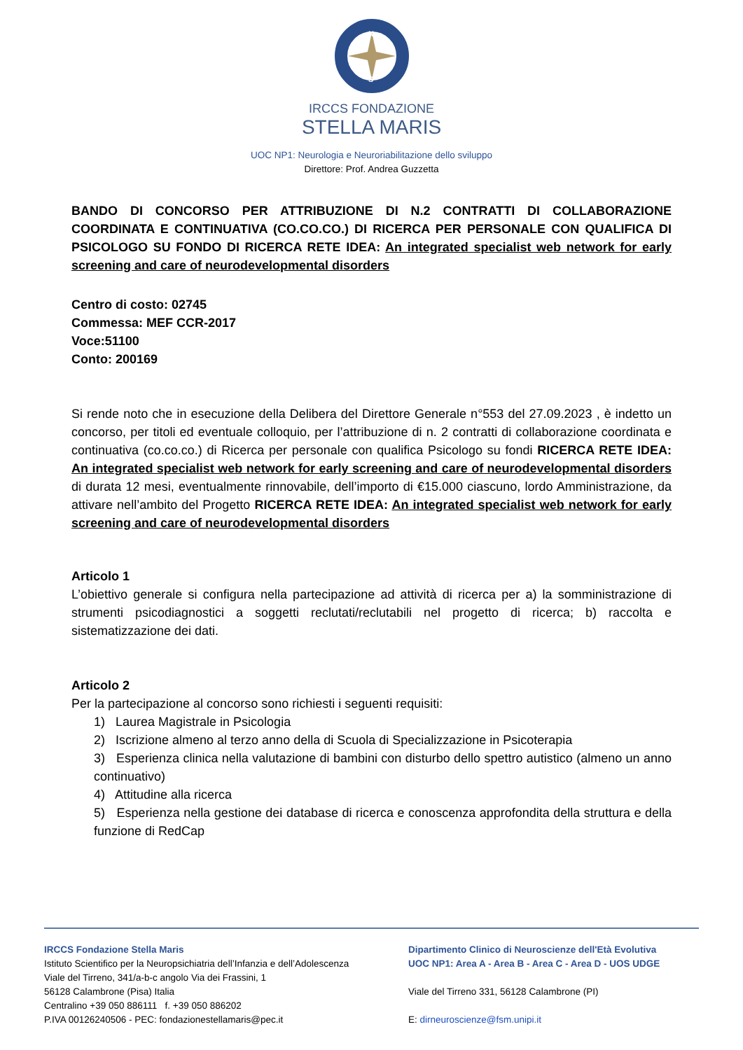N
S
IRCCS FONDAZIONE
STELLA MARIS
UOC NP1: Neurologia e Neuroriabilitazione dello sviluppo
Direttore: Prof. Andrea Guzzetta
BANDO DI CONCORSO PER ATTRIBUZIONE DI N.2 CONTRATTI DI COLLABORAZIONE COORDINATA E CONTINUATIVA (CO.CO.CO.) DI RICERCA PER PERSONALE CON QUALIFICA DI PSICOLOGO SU FONDO DI RICERCA RETE IDEA: An integrated specialist web network for early screening and care of neurodevelopmental disorders
Centro di costo: 02745
Commessa: MEF CCR-2017
Voce:51100
Conto: 200169
Si rende noto che in esecuzione della Delibera del Direttore Generale n°553 del 27.09.2023 , è indetto un concorso, per titoli ed eventuale colloquio, per l’attribuzione di n. 2 contratti di collaborazione coordinata e continuativa (co.co.co.) di Ricerca per personale con qualifica Psicologo su fondi RICERCA RETE IDEA: An integrated specialist web network for early screening and care of neurodevelopmental disorders di durata 12 mesi, eventualmente rinnovabile, dell’importo di €15.000 ciascuno, lordo Amministrazione, da attivare nell’ambito del Progetto RICERCA RETE IDEA: An integrated specialist web network for early screening and care of neurodevelopmental disorders
Articolo 1
L’obiettivo generale si configura nella partecipazione ad attività di ricerca per a) la somministrazione di strumenti psicodiagnostici a soggetti reclutati/reclutabili nel progetto di ricerca; b) raccolta e sistematizzazione dei dati.
Articolo 2
Per la partecipazione al concorso sono richiesti i seguenti requisiti:
1) Laurea Magistrale in Psicologia
2) Iscrizione almeno al terzo anno della di Scuola di Specializzazione in Psicoterapia
3) Esperienza clinica nella valutazione di bambini con disturbo dello spettro autistico (almeno un anno continuativo)
4) Attitudine alla ricerca
5) Esperienza nella gestione dei database di ricerca e conoscenza approfondita della struttura e della funzione di RedCap
IRCCS Fondazione Stella Maris
Istituto Scientifico per la Neuropsichiatria dell’Infanzia e dell’Adolescenza
Viale del Tirreno, 341/a-b-c angolo Via dei Frassini, 1
56128 Calambrone (Pisa) Italia
Centralino +39 050 886111 f. +39 050 886202
P.IVA 00126240506 - PEC: fondazionestellamaris@pec.it
Dipartimento Clinico di Neuroscienze dell'Età Evolutiva
UOC NP1: Area A - Area B - Area C - Area D - UOS UDGE
Viale del Tirreno 331, 56128 Calambrone (PI)
E: dirneuroscienze@fsm.unipi.it